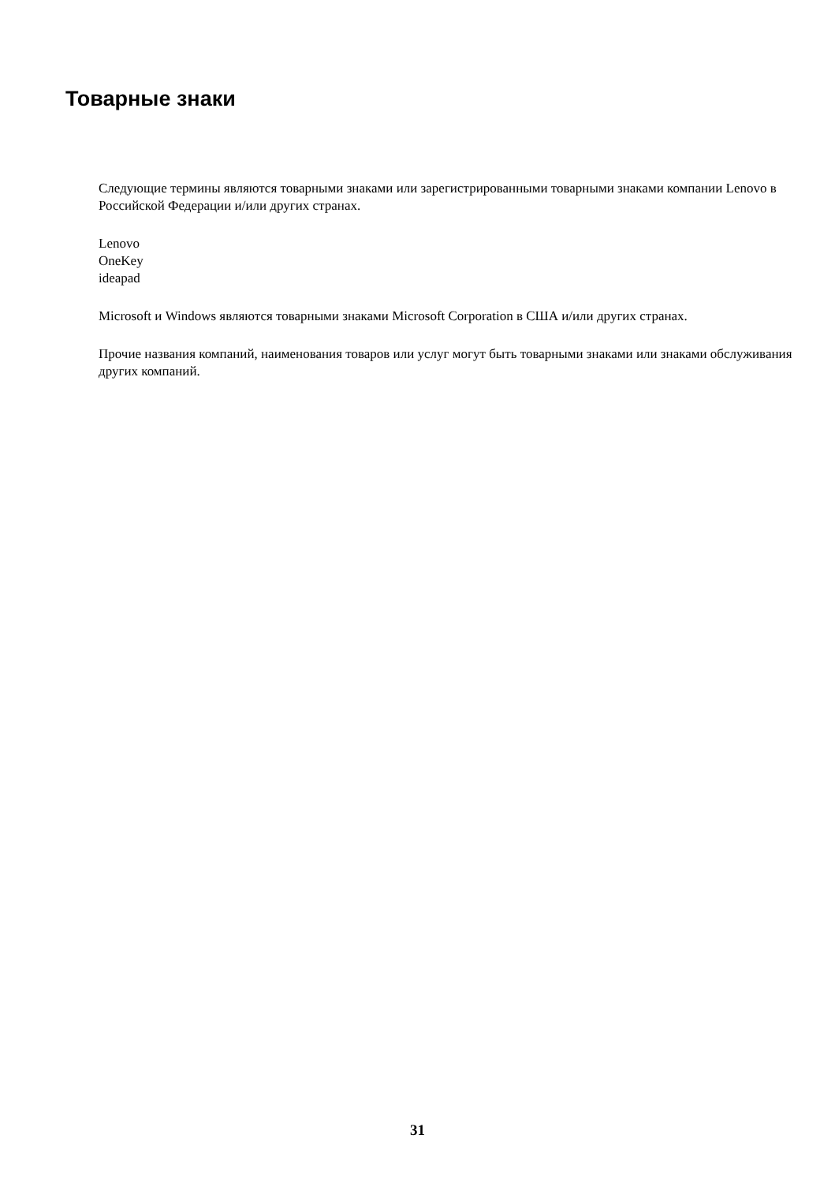Товарные знаки
Следующие термины являются товарными знаками или зарегистрированными товарными знаками компании Lenovo в Российской Федерации и/или других странах.
Lenovo
OneKey
ideapad
Microsoft и Windows являются товарными знаками Microsoft Corporation в США и/или других странах.
Прочие названия компаний, наименования товаров или услуг могут быть товарными знаками или знаками обслуживания других компаний.
31